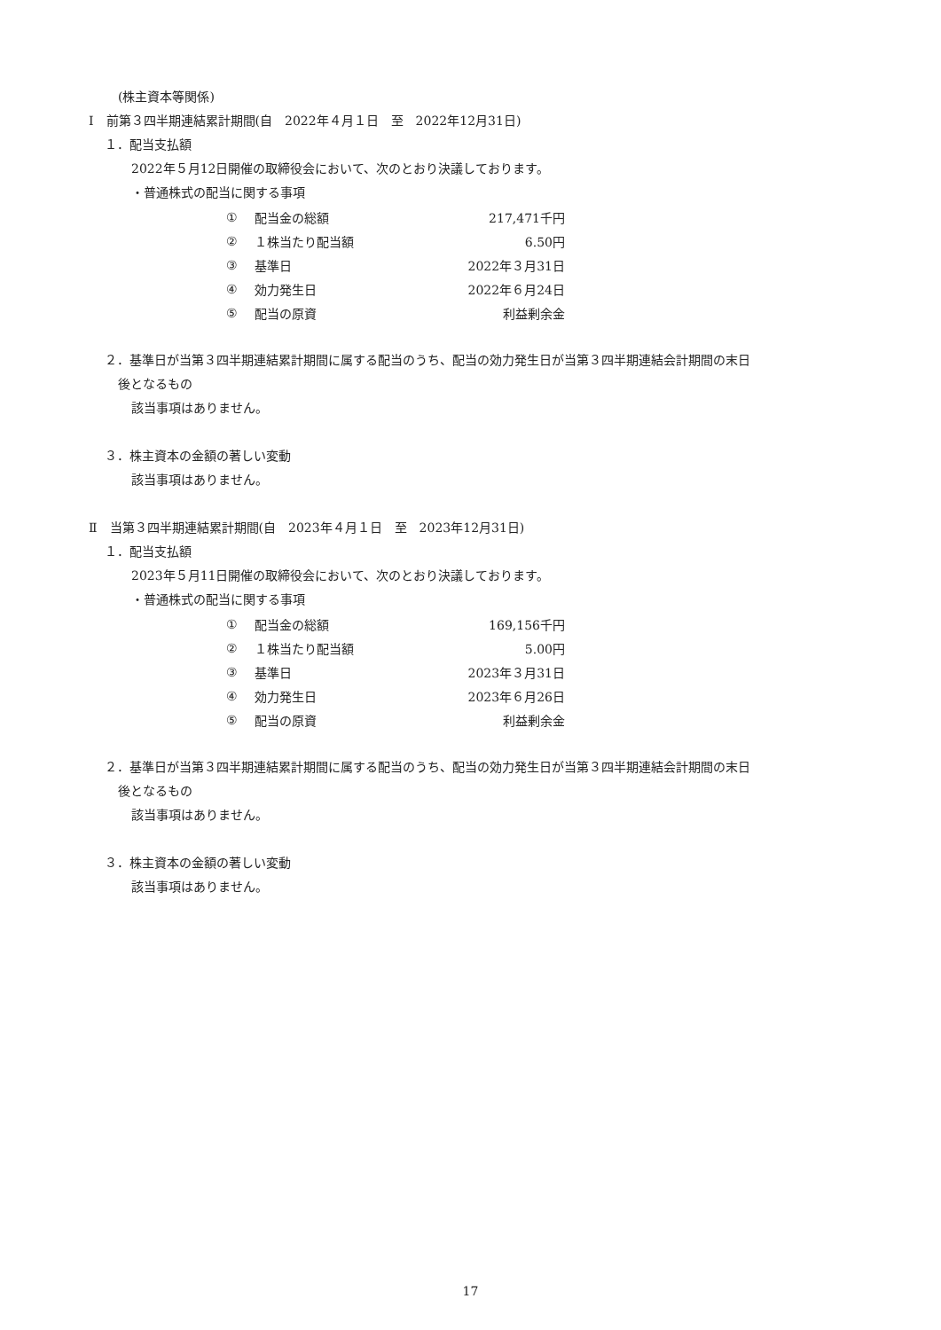(株主資本等関係)
Ⅰ　前第３四半期連結累計期間(自　2022年４月１日　至　2022年12月31日)
１．配当支払額
2022年５月12日開催の取締役会において、次のとおり決議しております。
・普通株式の配当に関する事項
| ① | 配当金の総額 | 217,471千円 |
| ② | １株当たり配当額 | 6.50円 |
| ③ | 基準日 | 2022年３月31日 |
| ④ | 効力発生日 | 2022年６月24日 |
| ⑤ | 配当の原資 | 利益剰余金 |
２．基準日が当第３四半期連結累計期間に属する配当のうち、配当の効力発生日が当第３四半期連結会計期間の末日
後となるもの
該当事項はありません。
３．株主資本の金額の著しい変動
該当事項はありません。
Ⅱ　当第３四半期連結累計期間(自　2023年４月１日　至　2023年12月31日)
１．配当支払額
2023年５月11日開催の取締役会において、次のとおり決議しております。
・普通株式の配当に関する事項
| ① | 配当金の総額 | 169,156千円 |
| ② | １株当たり配当額 | 5.00円 |
| ③ | 基準日 | 2023年３月31日 |
| ④ | 効力発生日 | 2023年６月26日 |
| ⑤ | 配当の原資 | 利益剰余金 |
２．基準日が当第３四半期連結累計期間に属する配当のうち、配当の効力発生日が当第３四半期連結会計期間の末日
後となるもの
該当事項はありません。
３．株主資本の金額の著しい変動
該当事項はありません。
17